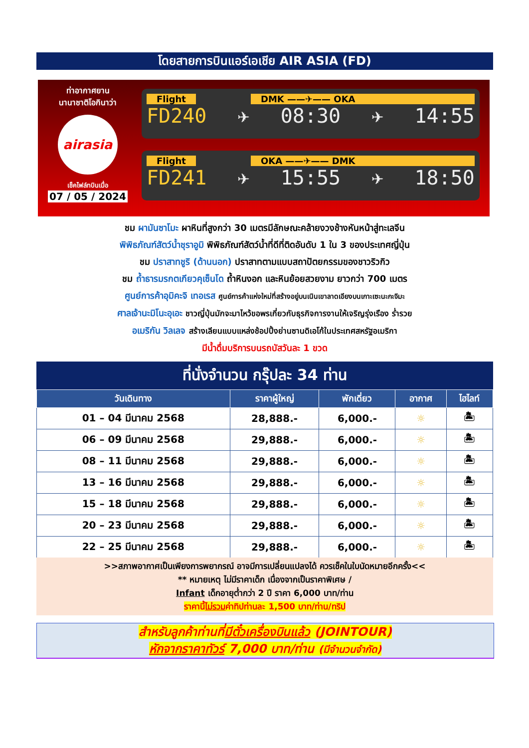โดยสายการบินแอร์เอเชีย AIR ASIA (FD)
ท่าอากาศยาน
นานาชาติโอกินาว่า
airasia
เช็คไฟล์ทบินเมื่อ
07 / 05 / 2024
Flight DMK ——✈—— OKA
FD240 ✈ 08:30 ✈ 14:55
Flight OKA ——✈—— DMK
FD241 ✈ 15:55 ✈ 18:50
ชม ผามันซาโมะ ผาหินที่สูงกว่า 30 เมตรมีลักษณะคล้ายงวงช้างหันหน้าสู่ทะเลจีน
พิพิธภัณฑ์สัตว์น้ำชุราอูมิ พิพิธภัณฑ์สัตว์น้ำที่ดีที่ติดอันดับ 1 ใน 3 ของประเทศญี่ปุ่น
ชม ปราสาทชูริ (ด้านนอก) ปราสาทตามแบบสถาปัตยกรรมของชาวริวกิว
ชม ถ้ำธารมรกตเกียวคุเซ็นโด ถ้ำหินงอก และหินย้อยสวยงาม ยาวกว่า 700 เมตร
ศูนย์การค้าอุมิคะจิ เทอเรส ศูนย์การค้าแห่งใหม่ที่สร้างอยู่บนเนินเขาลาดเอียงบนเกาะเซะนะกะจิมะ
ศาลเจ้านะมิโนะอุเอะ ชาวญี่ปุ่นมักจะมาไหว้ขอพรเกี่ยวกับธุรกิจการงานให้เจริญรุ่งเรือง ร่ำรวย
อเมริกัน วิลเลจ สร้างเลียนแบบแหล่งช้อปปิ้งย่านซานดิเอโก้ในประเทศสหรัฐอเมริกา
มีน้ำดื่มบริการบนรถบัสวันละ 1 ขวด
ที่นั่งจำนวน กรุ๊ปละ 34 ท่าน
| วันเดินทาง | ราคาผู้ใหญ่ | พักเดี่ยว | อากาศ | ไฮไลท์ |
| --- | --- | --- | --- | --- |
| 01 – 04 มีนาคม 2568 | 28,888.- | 6,000.- | ☼ | 🏝 |
| 06 – 09 มีนาคม 2568 | 29,888.- | 6,000.- | ☼ | 🏝 |
| 08 – 11 มีนาคม 2568 | 29,888.- | 6,000.- | ☼ | 🏝 |
| 13 – 16 มีนาคม 2568 | 29,888.- | 6,000.- | ☼ | 🏝 |
| 15 – 18 มีนาคม 2568 | 29,888.- | 6,000.- | ☼ | 🏝 |
| 20 – 23 มีนาคม 2568 | 29,888.- | 6,000.- | ☼ | 🏝 |
| 22 – 25 มีนาคม 2568 | 29,888.- | 6,000.- | ☼ | 🏝 |
>>สภาพอากาศเป็นเพียงการพยากรณ์ อาจมีการเปลี่ยนแปลงได้ ควรเช็คในใบนัดหมายอีกครั้ง<<
** หมายเหตุ ไม่มีราคาเด็ก เนื่องจากเป็นราคาพิเศษ /
Infant เด็กอายุต่ำกว่า 2 ปี ราคา 6,000 บาท/ท่าน
ราคานี้ไม่รวมค่าทิปท่านละ 1,500 บาท/ท่าน/ทริป
สำหรับลูกค้าท่านที่มีตั๋วเครื่องบินแล้ว (JOINTOUR)
หักจากราคาทัวร์ 7,000 บาท/ท่าน (มีจำนวนจำกัด)